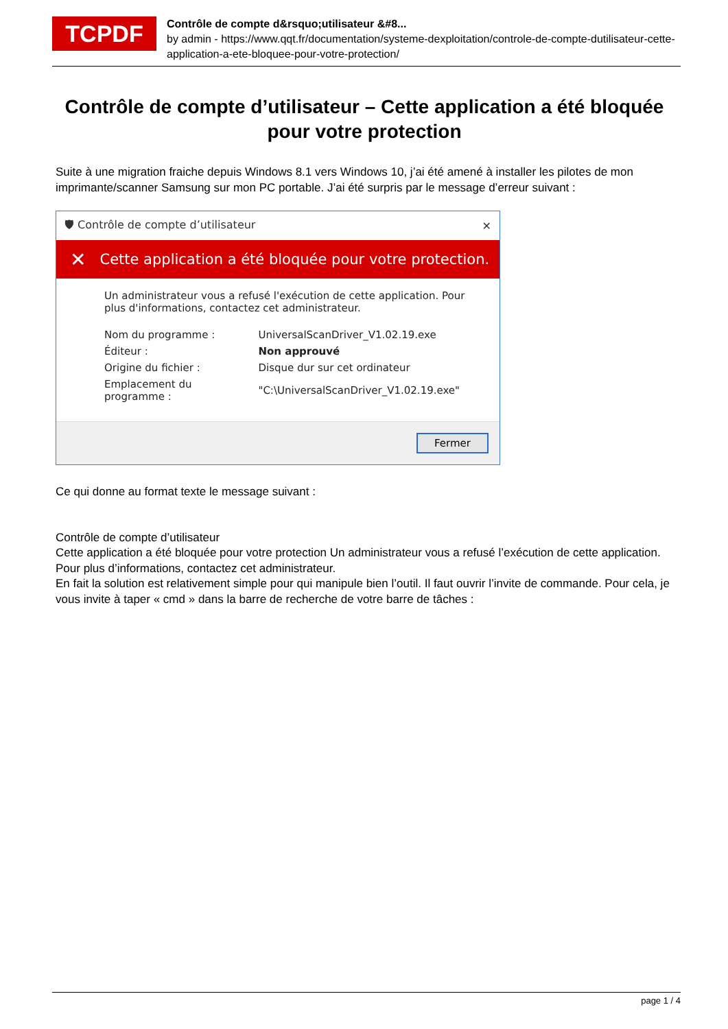TCPDF
Contrôle de compte d&rsquo;utilisateur &#8...
by admin - https://www.qqt.fr/documentation/systeme-dexploitation/controle-de-compte-dutilisateur-cette-application-a-ete-bloquee-pour-votre-protection/
Contrôle de compte d’utilisateur – Cette application a été bloquée pour votre protection
Suite à une migration fraiche depuis Windows 8.1 vers Windows 10, j’ai été amené à installer les pilotes de mon imprimante/scanner Samsung sur mon PC portable. J’ai été surpris par le message d’erreur suivant :
🛡 Contrôle de compte d’utilisateur ✕
✕ Cette application a été bloquée pour votre protection.
Un administrateur vous a refusé l'exécution de cette application. Pour plus d'informations, contactez cet administrateur.
| Nom du programme : | UniversalScanDriver_V1.02.19.exe |
| Éditeur : | Non approuvé |
| Origine du fichier : | Disque dur sur cet ordinateur |
| Emplacement du programme : | "C:\UniversalScanDriver_V1.02.19.exe" |
Fermer
Ce qui donne au format texte le message suivant :
Contrôle de compte d’utilisateur
Cette application a été bloquée pour votre protection Un administrateur vous a refusé l’exécution de cette application. Pour plus d’informations, contactez cet administrateur.
En fait la solution est relativement simple pour qui manipule bien l’outil. Il faut ouvrir l’invite de commande. Pour cela, je vous invite à taper « cmd » dans la barre de recherche de votre barre de tâches :
page 1 / 4